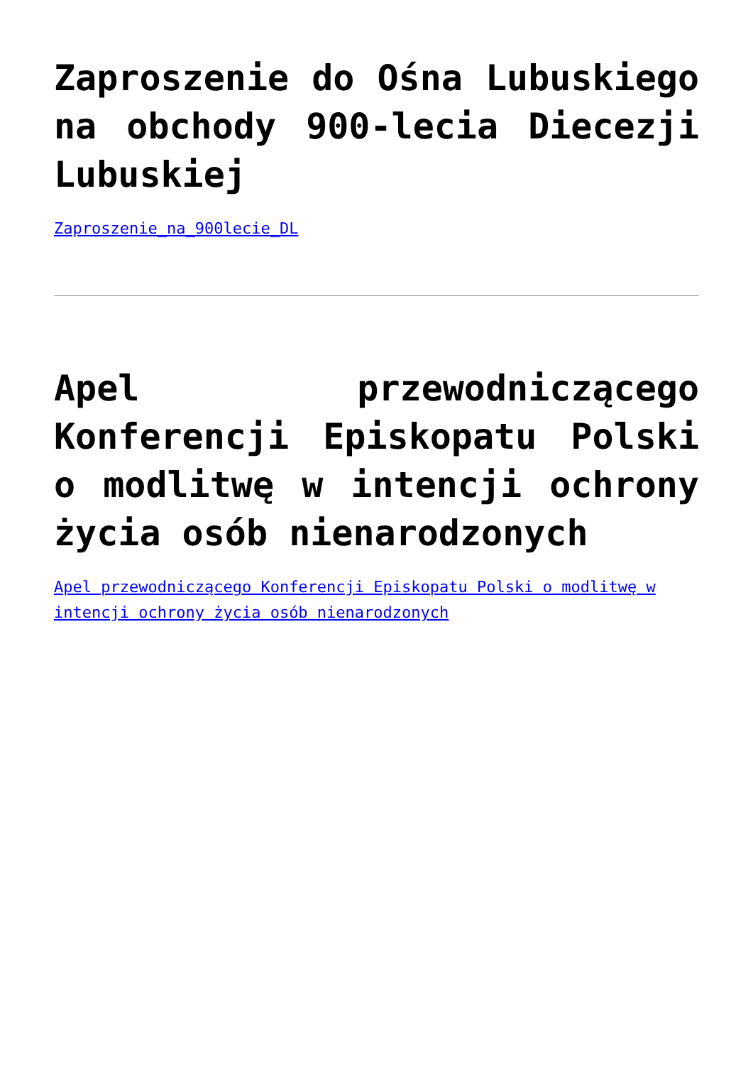Zaproszenie do Ośna Lubuskiego na obchody 900-lecia Diecezji Lubuskiej
Zaproszenie_na_900lecie_DL
Apel przewodniczącego Konferencji Episkopatu Polski o modlitwę w intencji ochrony życia osób nienarodzonych
Apel przewodniczącego Konferencji Episkopatu Polski o modlitwę w intencji ochrony życia osób nienarodzonych